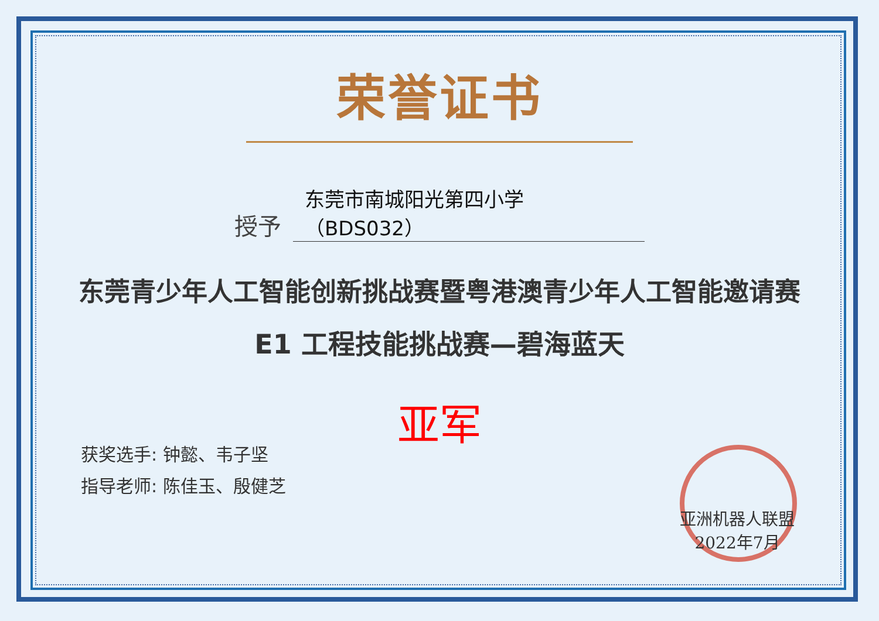荣誉证书
授予 东莞市南城阳光第四小学（BDS032）
东莞青少年人工智能创新挑战赛暨粤港澳青少年人工智能邀请赛
E1 工程技能挑战赛—碧海蓝天
亚军
获奖选手: 钟懿、韦子坚
指导老师: 陈佳玉、殷健芝
亚洲机器人联盟
2022年7月